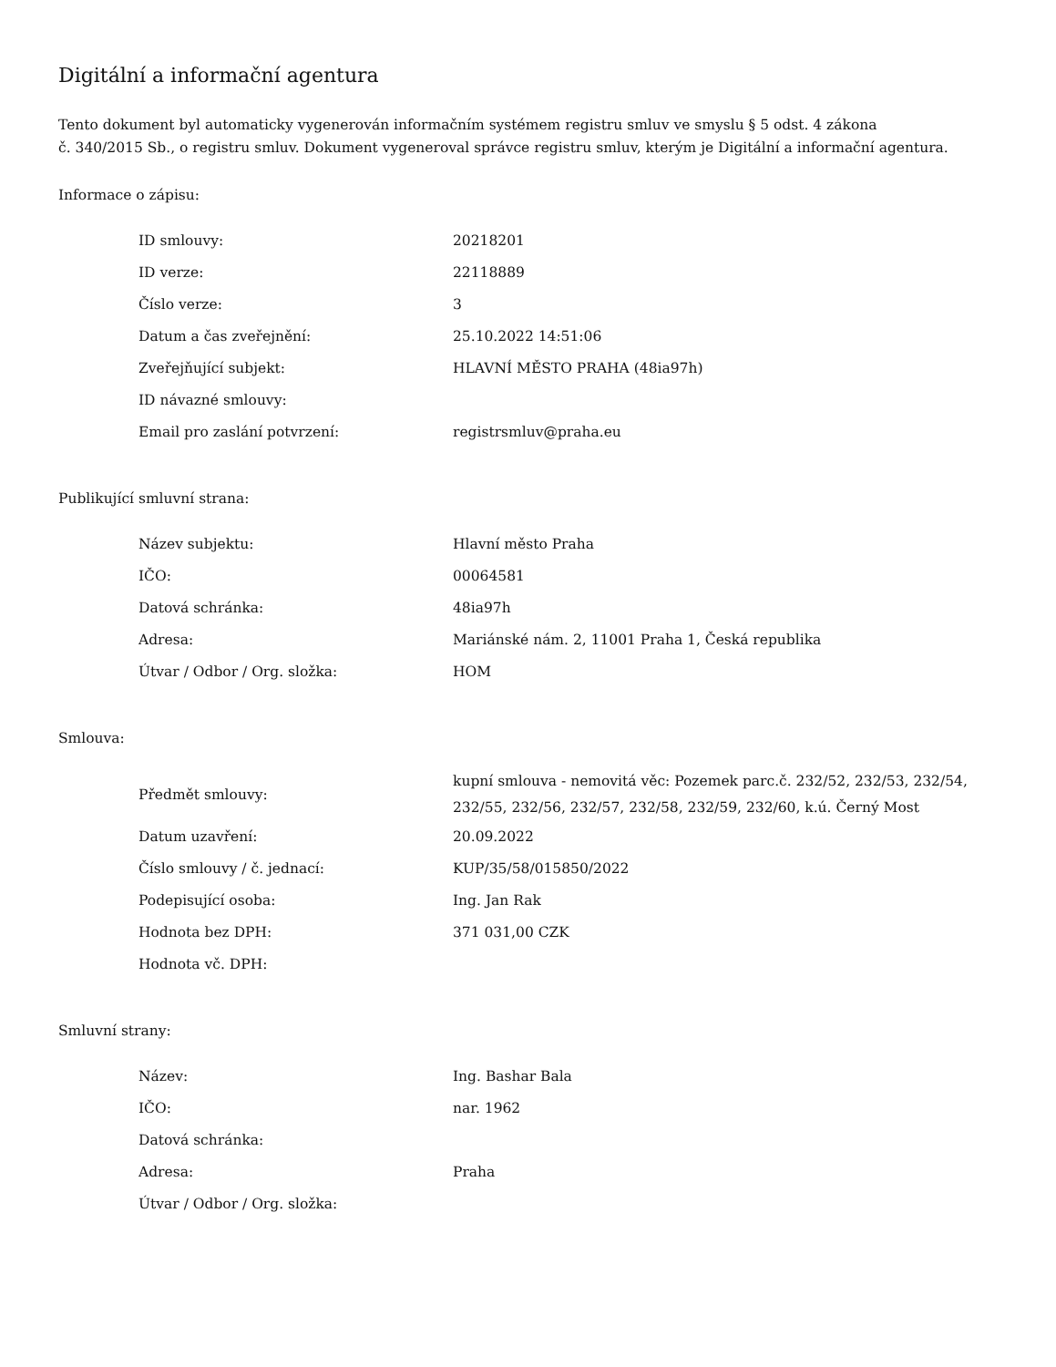Digitální a informační agentura
Tento dokument byl automaticky vygenerován informačním systémem registru smluv ve smyslu § 5 odst. 4 zákona
č. 340/2015 Sb., o registru smluv. Dokument vygeneroval správce registru smluv, kterým je Digitální a informační agentura.
Informace o zápisu:
| ID smlouvy: | 20218201 |
| ID verze: | 22118889 |
| Číslo verze: | 3 |
| Datum a čas zveřejnění: | 25.10.2022 14:51:06 |
| Zveřejňující subjekt: | HLAVNÍ MĚSTO PRAHA (48ia97h) |
| ID návazné smlouvy: | |
| Email pro zaslání potvrzení: | registrsmluv@praha.eu |
Publikující smluvní strana:
| Název subjektu: | Hlavní město Praha |
| IČO: | 00064581 |
| Datová schránka: | 48ia97h |
| Adresa: | Mariánské nám. 2, 11001 Praha 1, Česká republika |
| Útvar / Odbor / Org. složka: | HOM |
Smlouva:
| Předmět smlouvy: | kupní smlouva - nemovitá věc: Pozemek parc.č. 232/52, 232/53, 232/54, 232/55, 232/56, 232/57, 232/58, 232/59, 232/60, k.ú. Černý Most |
| Datum uzavření: | 20.09.2022 |
| Číslo smlouvy / č. jednací: | KUP/35/58/015850/2022 |
| Podepisující osoba: | Ing. Jan Rak |
| Hodnota bez DPH: | 371 031,00 CZK |
| Hodnota vč. DPH: | |
Smluvní strany:
| Název: | Ing. Bashar Bala |
| IČO: | nar. 1962 |
| Datová schránka: | |
| Adresa: | Praha |
| Útvar / Odbor / Org. složka: | |